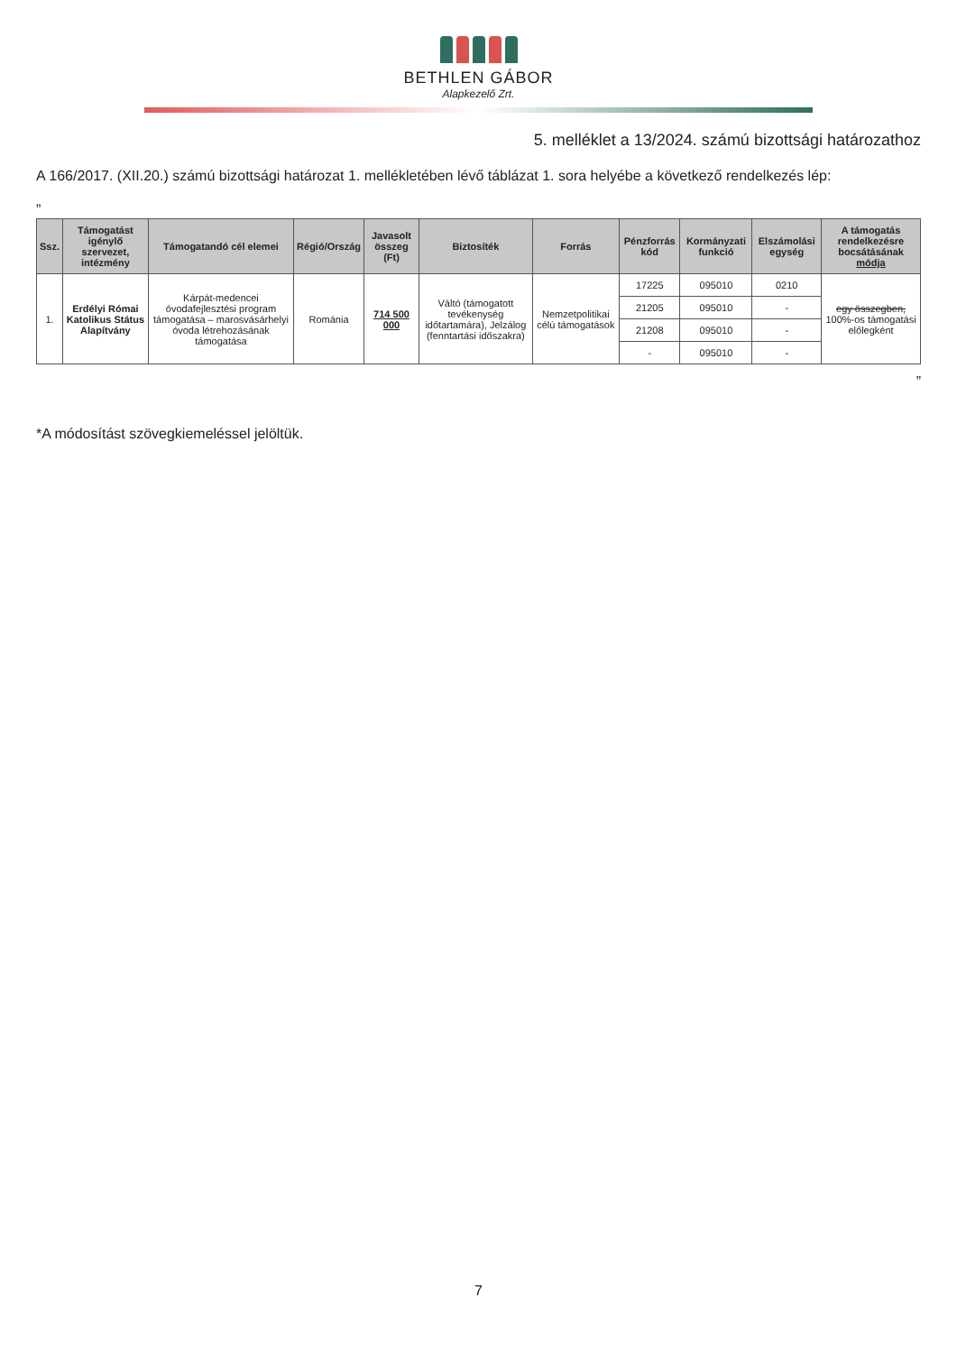BETHLEN GÁBOR
Alapkezelő Zrt.
5. melléklet a 13/2024. számú bizottsági határozathoz
A 166/2017. (XII.20.) számú bizottsági határozat 1. mellékletében lévő táblázat 1. sora helyébe a következő rendelkezés lép:
„
| Ssz. | Támogatást igénylő szervezet, intézmény | Támogatandó cél elemei | Régió/Ország | Javasolt összeg (Ft) | Biztosíték | Forrás | Pénzforrás kód | Kormányzati funkció | Elszámolási egység | A támogatás rendelkezésre bocsátásának módja |
| --- | --- | --- | --- | --- | --- | --- | --- | --- | --- | --- |
| 1. | Erdélyi Római Katolikus Státus Alapítvány | Kárpát-medencei óvodafejlesztési program támogatása – marosvásárhelyi óvoda létrehozásának támogatása | Románia | 714 500 000 | Váltó (támogatott tevékenység időtartamára), Jelzálog (fenntartási időszakra) | Nemzetpolitikai célú támogatások | 17225 | 095010 | 0210 | egy összegben, 100%-os támogatási előlegként |
| | | | | | | | 21205 | 095010 | - | |
| | | | | | | | 21208 | 095010 | - | |
| | | | | | | | - | 095010 | - | |
”
*A módosítást szövegkiemeléssel jelöltük.
7